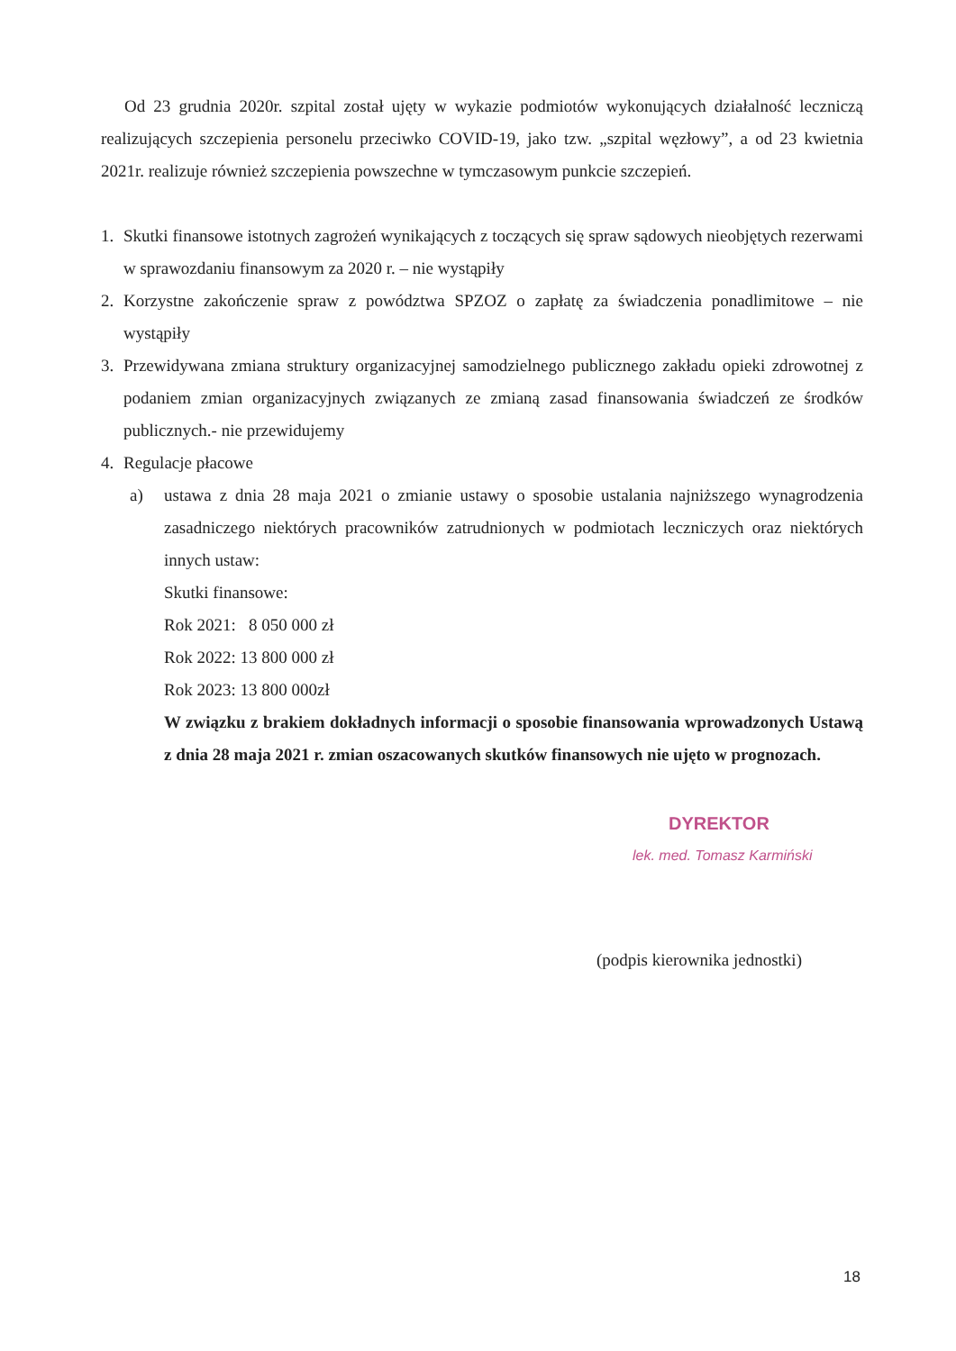Od 23 grudnia 2020r. szpital został ujęty w wykazie podmiotów wykonujących działalność leczniczą realizujących szczepienia personelu przeciwko COVID-19, jako tzw. „szpital węzłowy”, a od 23 kwietnia 2021r. realizuje również szczepienia powszechne w tymczasowym punkcie szczepień.
1. Skutki finansowe istotnych zagrożeń wynikających z toczących się spraw sądowych nieobjętych rezerwami w sprawozdaniu finansowym za 2020 r. – nie wystąpiły
2. Korzystne zakończenie spraw z powództwa SPZOZ o zapłatę za świadczenia ponadlimitowe – nie wystąpiły
3. Przewidywana zmiana struktury organizacyjnej samodzielnego publicznego zakładu opieki zdrowotnej z podaniem zmian organizacyjnych związanych ze zmianą zasad finansowania świadczeń ze środków publicznych.- nie przewidujemy
4. Regulacje płacowe
a) ustawa z dnia 28 maja 2021 o zmianie ustawy o sposobie ustalania najniższego wynagrodzenia zasadniczego niektórych pracowników zatrudnionych w podmiotach leczniczych oraz niektórych innych ustaw:
Skutki finansowe:
Rok 2021: 8 050 000 zł
Rok 2022: 13 800 000 zł
Rok 2023: 13 800 000zł
W związku z brakiem dokładnych informacji o sposobie finansowania wprowadzonych Ustawą z dnia 28 maja 2021 r. zmian oszacowanych skutków finansowych nie ujęto w prognozach.
DYREKTOR
lek. med. Tomasz Karmiński
(podpis kierownika jednostki)
18